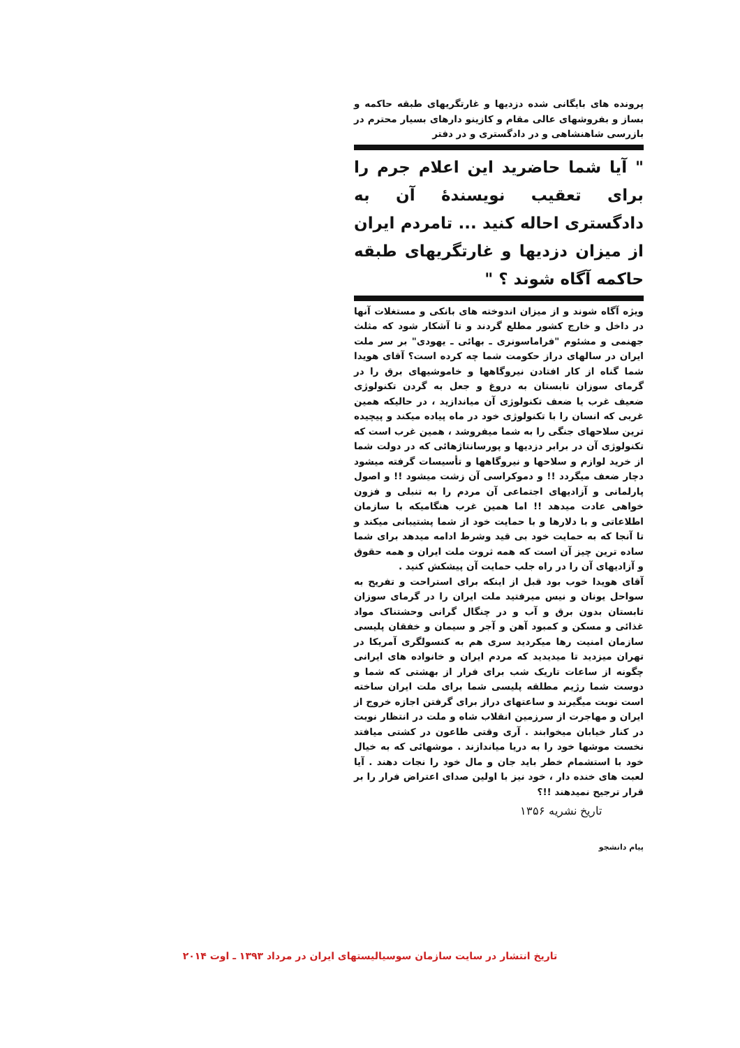پرونده های بایگانی شده دزدیها و غارتگریهای طبقه حاکمه و بساز و بفروشهای عالی مقام و کازینو دارهای بسیار محترم در بازرسی شاهنشاهی و در دادگستری و در دفتر
" آیا شما حاضرید این اعلام جرم را برای تعقیب نویسندهٔ آن به دادگستری احاله کنید ... تامردم ایران از میزان دزدیها و غارتگریهای طبقه حاکمه آگاه شوند ؟ "
ویژه آگاه شوند و از میزان اندوخته های بانکی و مستغلات آنها در داخل و خارج کشور مطلع گردند و تا آشکار شود که مثلث جهنمی و مشئوم "فراماسونری ـ بهائی ـ یهودی" بر سر ملت ایران در سالهای دراز حکومت شما چه کرده است؟ آقای هویدا شما گناه از کار افتادن نیروگاهها و خاموشیهای برق را در گرمای سوزان تابستان به دروغ و جعل به گردن تکنولوژی ضعیف غرب یا ضعف تکنولوژی آن میاندازید ، در حالیکه همین غربی که انسان را با تکنولوژی خود در ماه پیاده میکند و پیچیده ترین سلاحهای جنگی را به شما میفروشد ، همین غرب است که تکنولوژی آن در برابر دزدیها و پورسانتاژهائی که در دولت شما از خرید لوازم و سلاحها و نیروگاهها و تأسیسات گرفته میشود دچار ضعف میگردد !! و دموکراسی آن زشت میشود !! و اصول پارلمانی و آزادیهای اجتماعی آن مردم را به تنبلی و فزون خواهی عادت میدهد !! اما همین غرب هنگامیکه با سازمان اطلاعاتی و با دلارها و با حمایت خود از شما پشتیبانی میکند و تا آنجا که به حمایت خود بی قید وشرط ادامه میدهد برای شما ساده ترین چیز آن است که همه ثروت ملت ایران و همه حقوق و آزادیهای آن را در راه جلب حمایت آن پیشکش کنید .
آقای هویدا خوب بود قبل از اینکه برای استراحت و تفریح به سواحل یونان و نیس میرفتید ملت ایران را در گرمای سوزان تابستان بدون برق و آب و در چنگال گرانی وحشتناک مواد غذائی و مسکن و کمبود آهن و آجر و سیمان و خفقان پلیسی سازمان امنیت رها میکردید سری هم به کنسولگری آمریکا در تهران میزدید تا میدیدید که مردم ایران و خانواده های ایرانی چگونه از ساعات تاریک شب برای فرار از بهشتی که شما و دوست شما رژیم مطلقه پلیسی شما برای ملت ایران ساخته است نوبت میگیرند و ساعتهای دراز برای گرفتن اجازه خروج از ایران و مهاجرت از سرزمین انقلاب شاه و ملت در انتظار نوبت در کنار خیابان میخوابند . آری وقتی طاعون در کشتی میافتد نخست موشها خود را به دریا میاندازند . موشهائی که به خیال خود با استشمام خطر باید جان و مال خود را نجات دهند . آیا لعبت های خنده دار ، خود نیز با اولین صدای اعتراض فرار را بر قرار ترجیح نمیدهند !!؟
تاریخ نشریه ۱۳۵۶
پیام دانشجو
تاریخ انتشار در سایت سازمان سوسیالیستهای ایران در مرداد ۱۳۹۳ ـ اوت ۲۰۱۴